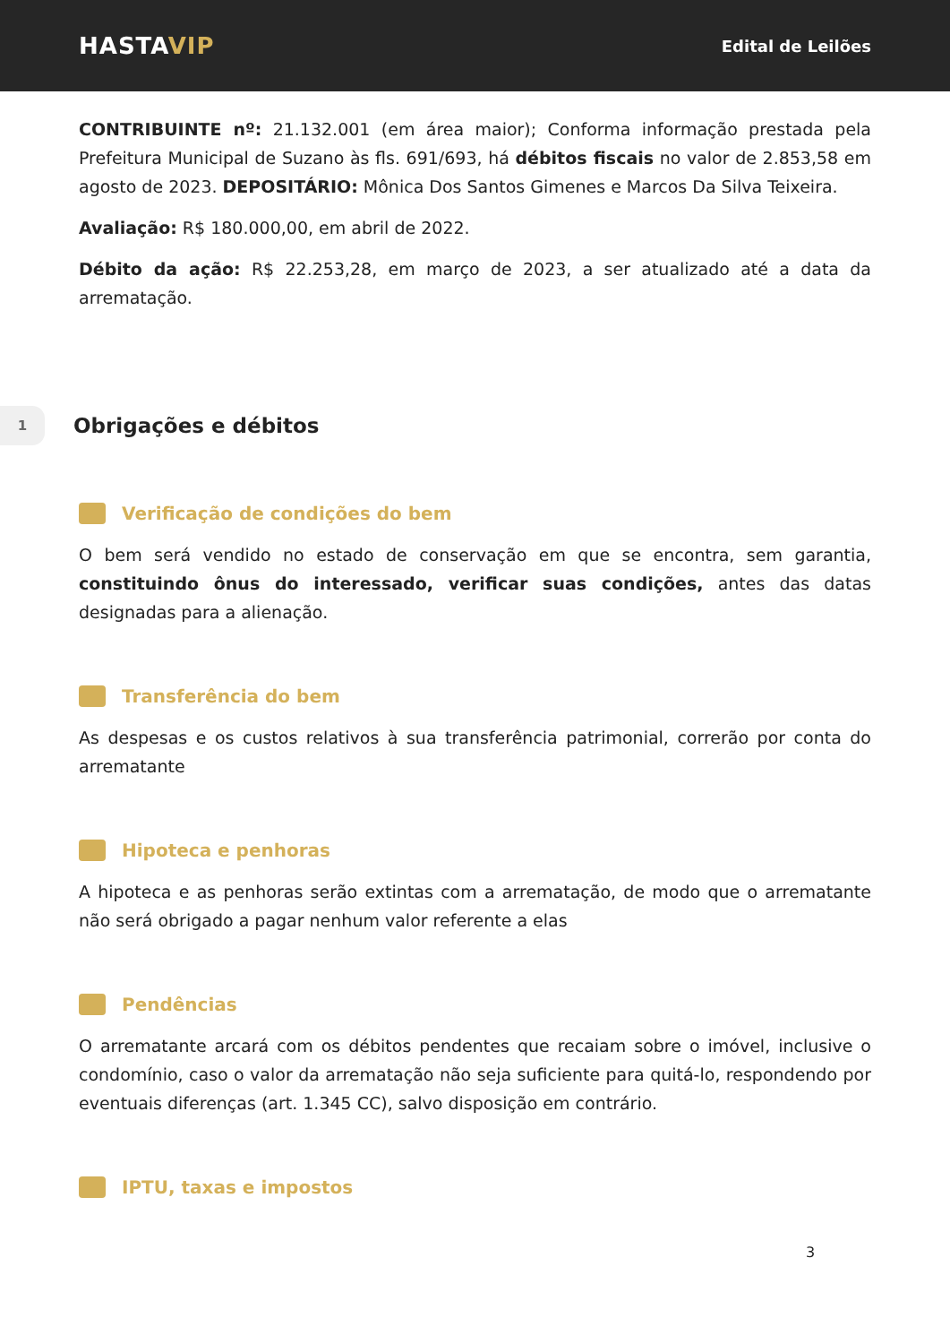HASTAVIP
Edital de Leilões
CONTRIBUINTE nº: 21.132.001 (em área maior); Conforma informação prestada pela Prefeitura Municipal de Suzano às fls. 691/693, há débitos fiscais no valor de 2.853,58 em agosto de 2023. DEPOSITÁRIO: Mônica Dos Santos Gimenes e Marcos Da Silva Teixeira.
Avaliação: R$ 180.000,00, em abril de 2022.
Débito da ação: R$ 22.253,28, em março de 2023, a ser atualizado até a data da arrematação.
1
Obrigações e débitos
Verificação de condições do bem
O bem será vendido no estado de conservação em que se encontra, sem garantia, constituindo ônus do interessado, verificar suas condições, antes das datas designadas para a alienação.
Transferência do bem
As despesas e os custos relativos à sua transferência patrimonial, correrão por conta do arrematante
Hipoteca e penhoras
A hipoteca e as penhoras serão extintas com a arrematação, de modo que o arrematante não será obrigado a pagar nenhum valor referente a elas
Pendências
O arrematante arcará com os débitos pendentes que recaiam sobre o imóvel, inclusive o condomínio, caso o valor da arrematação não seja suficiente para quitá-lo, respondendo por eventuais diferenças (art. 1.345 CC), salvo disposição em contrário.
IPTU, taxas e impostos
3